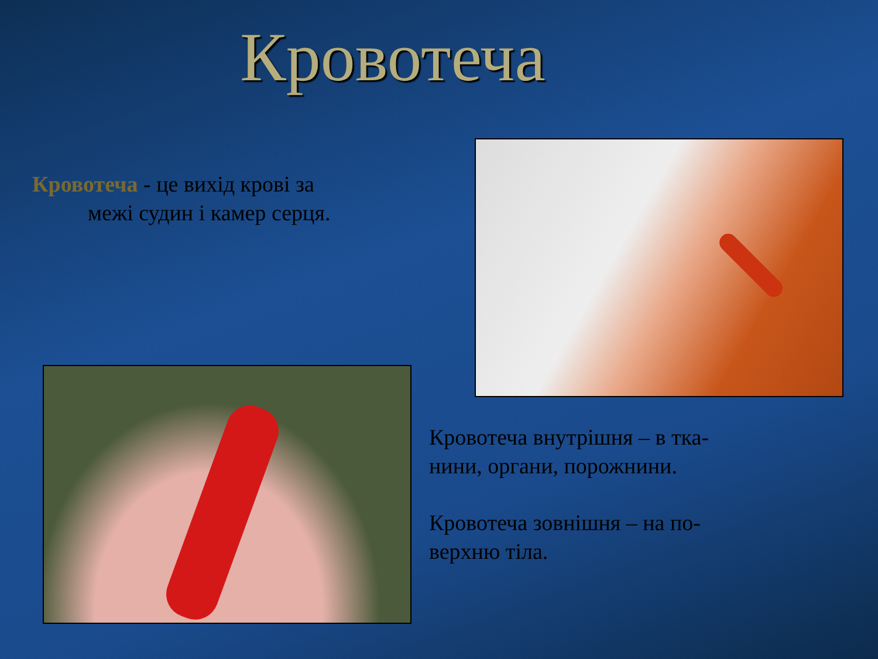Кровотеча
Кровотеча - це вихід крові за
межі судин і камер серця.
Кровотеча внутрішня – в тка-нини, органи, порожнини.
Кровотеча зовнішня – на по-верхню тіла.